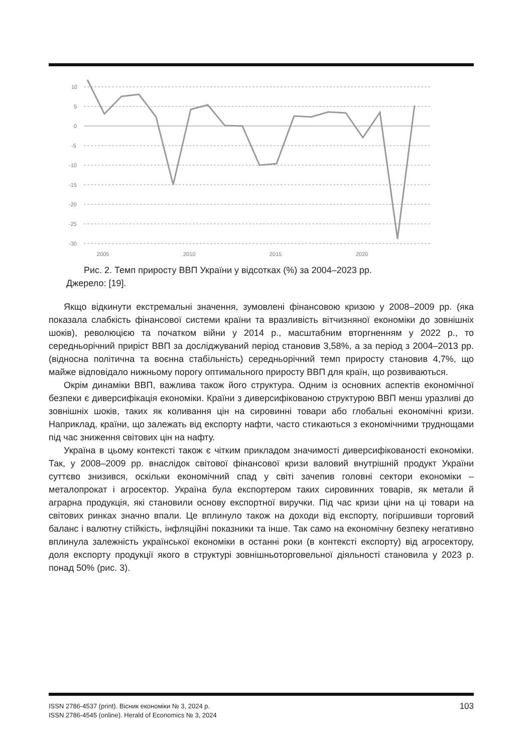10
5
0
-5
-10
-15
-20
-25
-30
2005
2010
2015
2020
Рис. 2. Темп приросту ВВП України у відсотках (%) за 2004–2023 рр.
Джерело: [19].
Якщо відкинути екстремальні значення, зумовлені фінансовою кризою у 2008–2009 рр. (яка показала слабкість фінансової системи країни та вразливість вітчизняної економіки до зовнішніх шоків), революцією та початком війни у 2014 р., масштабним вторгненням у 2022 р., то середньорічний приріст ВВП за досліджуваний період становив 3,58%, а за період з 2004–2013 рр. (відносна політична та воєнна стабільність) середньорічний темп приросту становив 4,7%, що майже відповідало нижньому порогу оптимального приросту ВВП для країн, що розвиваються.
Окрім динаміки ВВП, важлива також його структура. Одним із основних аспектів економічної безпеки є диверсифікація економіки. Країни з диверсифікованою структурою ВВП менш уразливі до зовнішніх шоків, таких як коливання цін на сировинні товари або глобальні економічні кризи. Наприклад, країни, що залежать від експорту нафти, часто стикаються з економічними труднощами під час зниження світових цін на нафту.
Україна в цьому контексті також є чітким прикладом значимості диверсифікованості економіки. Так, у 2008–2009 рр. внаслідок світової фінансової кризи валовий внутрішній продукт України суттєво знизився, оскільки економічний спад у світі зачепив головні сектори економіки – металопрокат і агросектор. Україна була експортером таких сировинних товарів, як метали й аграрна продукція, які становили основу експортної виручки. Під час кризи ціни на ці товари на світових ринках значно впали. Це вплинуло також на доходи від експорту, погіршивши торговий баланс і валютну стійкість, інфляційні показники та інше. Так само на економічну безпеку негативно вплинула залежність української економіки в останні роки (в контексті експорту) від агросектору, доля експорту продукції якого в структурі зовнішньоторговельної діяльності становила у 2023 р. понад 50% (рис. 3).
ISSN 2786-4537 (print). Вісник економіки № 3, 2024 р.
ISSN 2786-4545 (online). Herald of Economics № 3, 2024
103